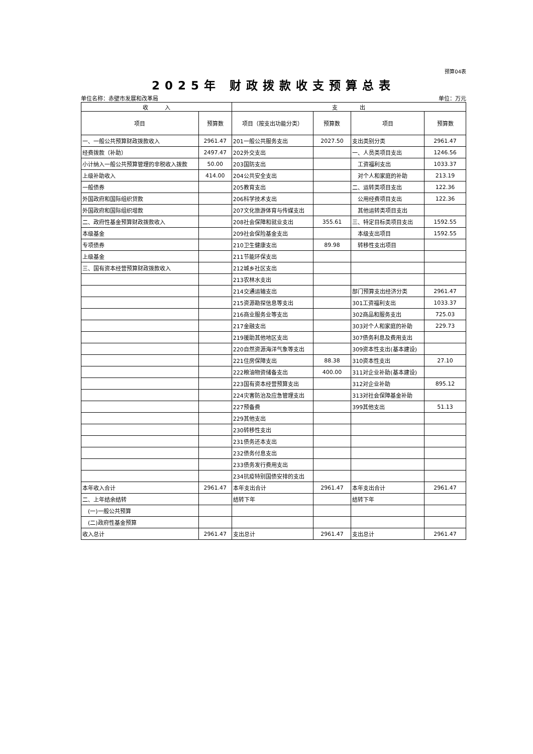预算04表
2025年 财政拨款收支预算总表
单位名称：赤壁市发展和改革局 单位：万元
| 收 入 | | 支 出 | | | |
| --- | --- | --- | --- | --- | --- |
| 项目 | 预算数 | 项目（按支出功能分类） | 预算数 | 项目 | 预算数 |
| 一、一般公共预算财政拨款收入 | 2961.47 | 201一般公共服务支出 | 2027.50 | 支出类别分类 | 2961.47 |
| 经费拨款（补助） | 2497.47 | 202外交支出 | | 一、人员类项目支出 | 1246.56 |
| 小计纳入一般公共预算管理的非税收入拨款 | 50.00 | 203国防支出 | | 工资福利支出 | 1033.37 |
| 上级补助收入 | 414.00 | 204公共安全支出 | | 对个人和家庭的补助 | 213.19 |
| 一般债券 | | 205教育支出 | | 二、运转类项目支出 | 122.36 |
| 外国政府和国际组织贷款 | | 206科学技术支出 | | 公用经费项目支出 | 122.36 |
| 外国政府和国际组织增款 | | 207文化旅游体育与传媒支出 | | 其他运转类项目支出 | |
| 二、政府性基金预算财政拨款收入 | | 208社会保障和就业支出 | 355.61 | 三、特定目标类项目支出 | 1592.55 |
| 本级基金 | | 209社会保险基金支出 | | 本级支出项目 | 1592.55 |
| 专项债券 | | 210卫生健康支出 | 89.98 | 转移性支出项目 | |
| 上级基金 | | 211节能环保支出 | | | |
| 三、国有资本经营预算财政拨款收入 | | 212城乡社区支出 | | | |
| | | 213农林水支出 | | | |
| | | 214交通运输支出 | | 部门预算支出经济分类 | 2961.47 |
| | | 215资源勘探信息等支出 | | 301工资福利支出 | 1033.37 |
| | | 216商业服务业等支出 | | 302商品和服务支出 | 725.03 |
| | | 217金融支出 | | 303对个人和家庭的补助 | 229.73 |
| | | 219援助其他地区支出 | | 307债务利息及费用支出 | |
| | | 220自然资源海洋气象等支出 | | 309资本性支出(基本建设) | |
| | | 221住房保障支出 | 88.38 | 310资本性支出 | 27.10 |
| | | 222粮油物资储备支出 | 400.00 | 311对企业补助(基本建设) | |
| | | 223国有资本经营预算支出 | | 312对企业补助 | 895.12 |
| | | 224灾害防治及应急管理支出 | | 313对社会保障基金补助 | |
| | | 227预备费 | | 399其他支出 | 51.13 |
| | | 229其他支出 | | | |
| | | 230转移性支出 | | | |
| | | 231债务还本支出 | | | |
| | | 232债务付息支出 | | | |
| | | 233债务发行费用支出 | | | |
| | | 234抗疫特别国债安排的支出 | | | |
| 本年收入合计 | 2961.47 | 本年支出合计 | 2961.47 | 本年支出合计 | 2961.47 |
| 二、上年结余结转 | | 结转下年 | | 结转下年 | |
| (一)一般公共预算 | | | | | |
| (二)政府性基金预算 | | | | | |
| 收入总计 | 2961.47 | 支出总计 | 2961.47 | 支出总计 | 2961.47 |